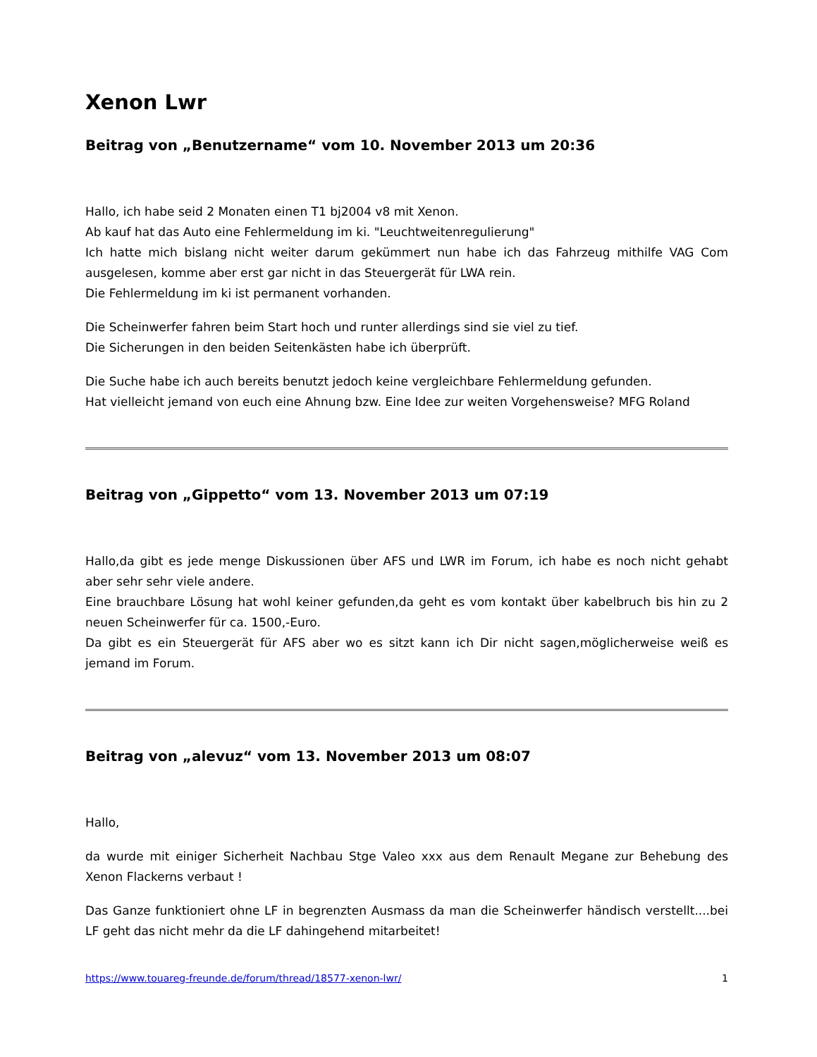Xenon Lwr
Beitrag von „Benutzername“ vom 10. November 2013 um 20:36
Hallo, ich habe seid 2 Monaten einen T1 bj2004 v8 mit Xenon.
Ab kauf hat das Auto eine Fehlermeldung im ki. "Leuchtweitenregulierung"
Ich hatte mich bislang nicht weiter darum gekümmert nun habe ich das Fahrzeug mithilfe VAG Com ausgelesen, komme aber erst gar nicht in das Steuergerät für LWA rein.
Die Fehlermeldung im ki ist permanent vorhanden.
Die Scheinwerfer fahren beim Start hoch und runter allerdings sind sie viel zu tief.
Die Sicherungen in den beiden Seitenkästen habe ich überprüft.
Die Suche habe ich auch bereits benutzt jedoch keine vergleichbare Fehlermeldung gefunden.
Hat vielleicht jemand von euch eine Ahnung bzw. Eine Idee zur weiten Vorgehensweise? MFG Roland
Beitrag von „Gippetto“ vom 13. November 2013 um 07:19
Hallo,da gibt es jede menge Diskussionen über AFS und LWR im Forum, ich habe es noch nicht gehabt aber sehr sehr viele andere.
Eine brauchbare Lösung hat wohl keiner gefunden,da geht es vom kontakt über kabelbruch bis hin zu 2 neuen Scheinwerfer für ca. 1500,-Euro.
Da gibt es ein Steuergerät für AFS aber wo es sitzt kann ich Dir nicht sagen,möglicherweise weiß es jemand im Forum.
Beitrag von „alevuz“ vom 13. November 2013 um 08:07
Hallo,
da wurde mit einiger Sicherheit Nachbau Stge Valeo xxx aus dem Renault Megane zur Behebung des Xenon Flackerns verbaut !
Das Ganze funktioniert ohne LF in begrenzten Ausmass da man die Scheinwerfer händisch verstellt....bei LF geht das nicht mehr da die LF dahingehend mitarbeitet!
https://www.touareg-freunde.de/forum/thread/18577-xenon-lwr/ 1